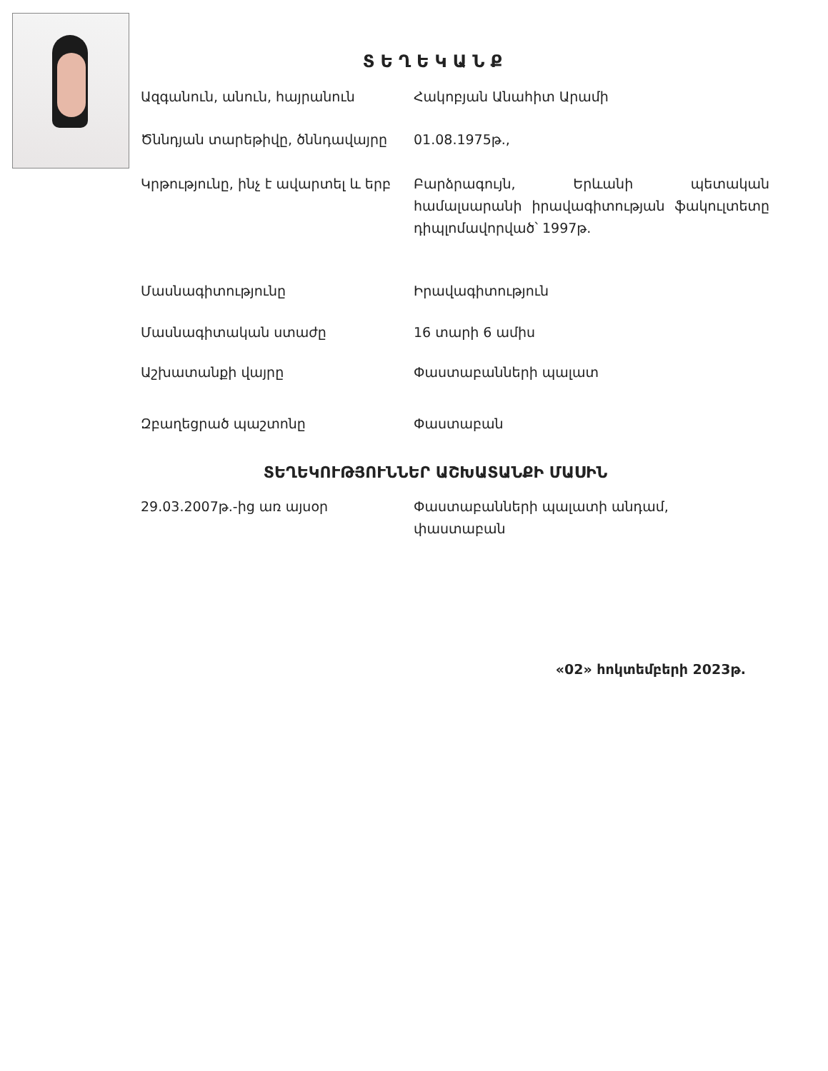ՏԵՂԵԿԱՆՔ
| Ազգանուն, անուն, հայրանուն | Հակոբյան Անահիտ Արամի |
| Ծննդյան տարեթիվը, ծննդավայրը | 01.08.1975թ., |
| Կրթությունը, ինչ է ավարտել և երբ | Բարձրագույն, Երևանի պետական համալսարանի իրավագիտության ֆակուլտետը դիպլոմավորված՝ 1997թ. |
| Մասնագիտությունը | Իրավագիտություն |
| Մասնագիտական ստաժը | 16 տարի 6 ամիս |
| Աշխատանքի վայրը | Փաստաբանների պալատ |
| Զբաղեցրած պաշտոնը | Փաստաբան |
ՏԵՂԵԿՈՒԹՅՈՒՆՆԵՐ ԱՇԽԱՏԱՆՔԻ ՄԱՍԻՆ
| 29.03.2007թ.-ից առ այսօր | Փաստաբանների պալատի անդամ, փաստաբան |
«02» հոկտեմբերի 2023թ.